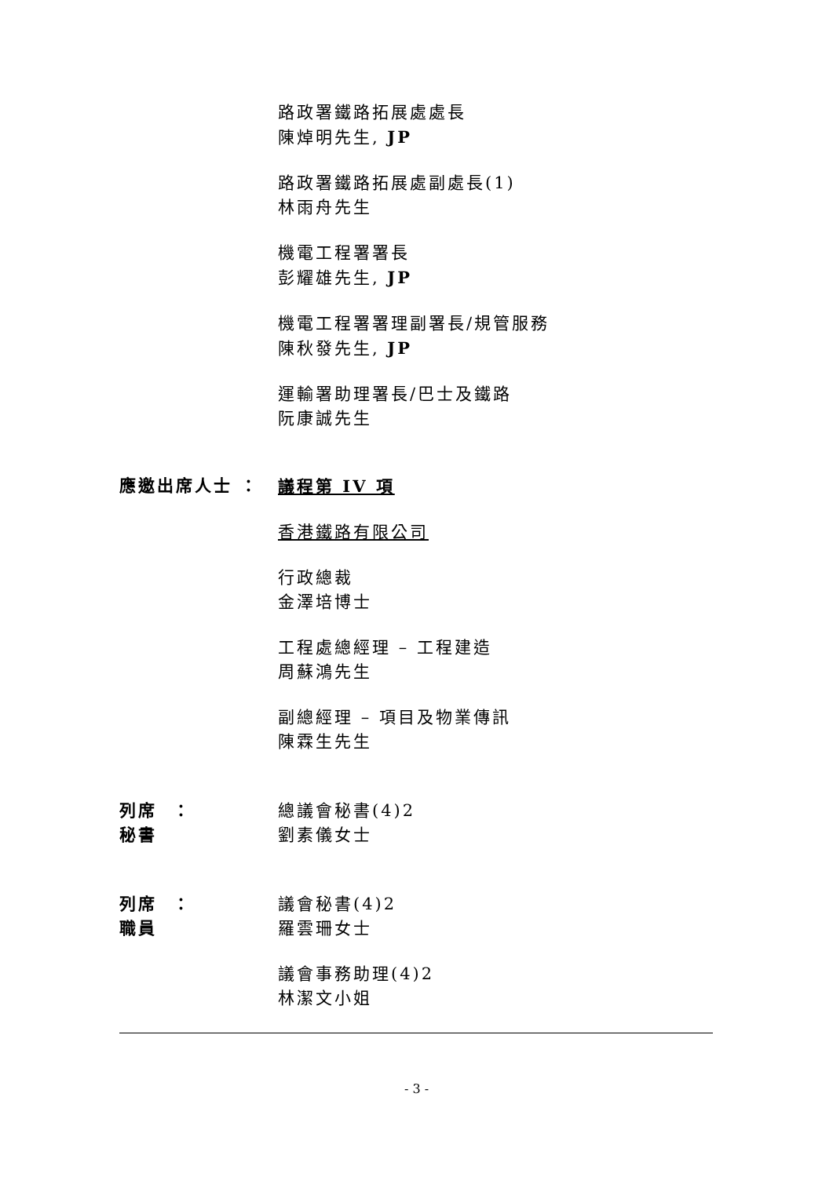路政署鐵路拓展處處長
陳焯明先生, JP
路政署鐵路拓展處副處長(1)
林雨舟先生
機電工程署署長
彭耀雄先生, JP
機電工程署署理副署長/規管服務
陳秋發先生, JP
運輸署助理署長/巴士及鐵路
阮康誠先生
應邀出席人士 ： 議程第 IV 項
香港鐵路有限公司
行政總裁
金澤培博士
工程處總經理 – 工程建造
周蘇鴻先生
副總經理 – 項目及物業傳訊
陳霖生先生
列席秘書 ： 總議會秘書(4)2
劉素儀女士
列席職員 ： 議會秘書(4)2
羅雲珊女士
議會事務助理(4)2
林潔文小姐
- 3 -